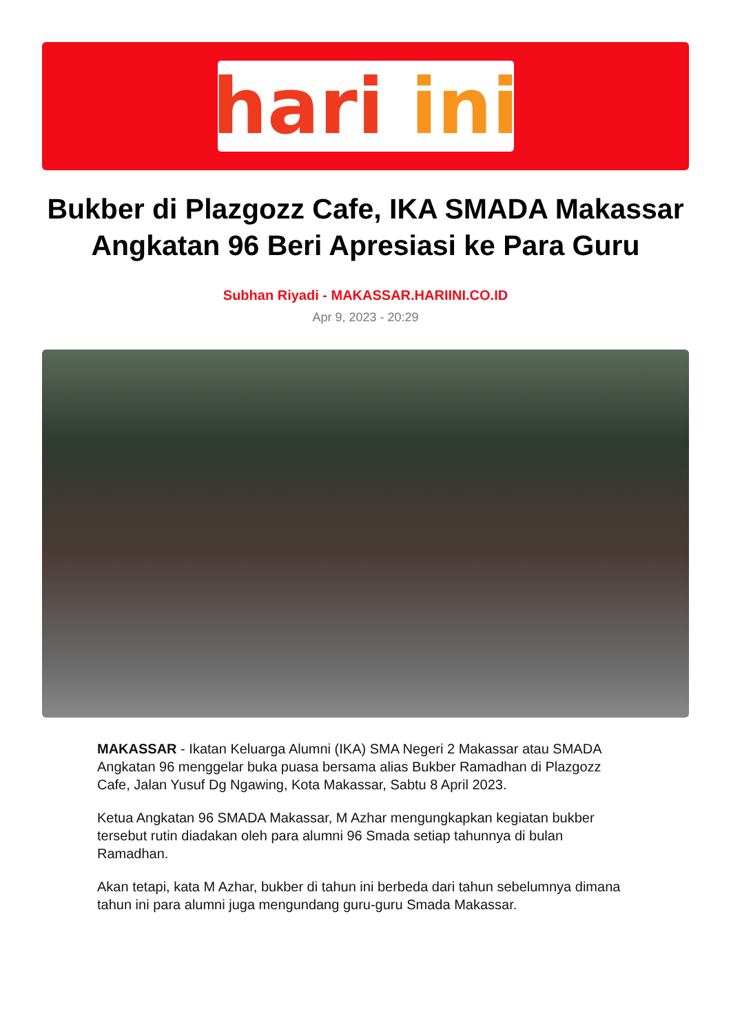hari ini
Bukber di Plazgozz Cafe, IKA SMADA Makassar Angkatan 96 Beri Apresiasi ke Para Guru
Subhan Riyadi - MAKASSAR.HARIINI.CO.ID
Apr 9, 2023 - 20:29
MAKASSAR - Ikatan Keluarga Alumni (IKA) SMA Negeri 2 Makassar atau SMADA Angkatan 96 menggelar buka puasa bersama alias Bukber Ramadhan di Plazgozz Cafe, Jalan Yusuf Dg Ngawing, Kota Makassar, Sabtu 8 April 2023.
Ketua Angkatan 96 SMADA Makassar, M Azhar mengungkapkan kegiatan bukber tersebut rutin diadakan oleh para alumni 96 Smada setiap tahunnya di bulan Ramadhan.
Akan tetapi, kata M Azhar, bukber di tahun ini berbeda dari tahun sebelumnya dimana tahun ini para alumni juga mengundang guru-guru Smada Makassar.